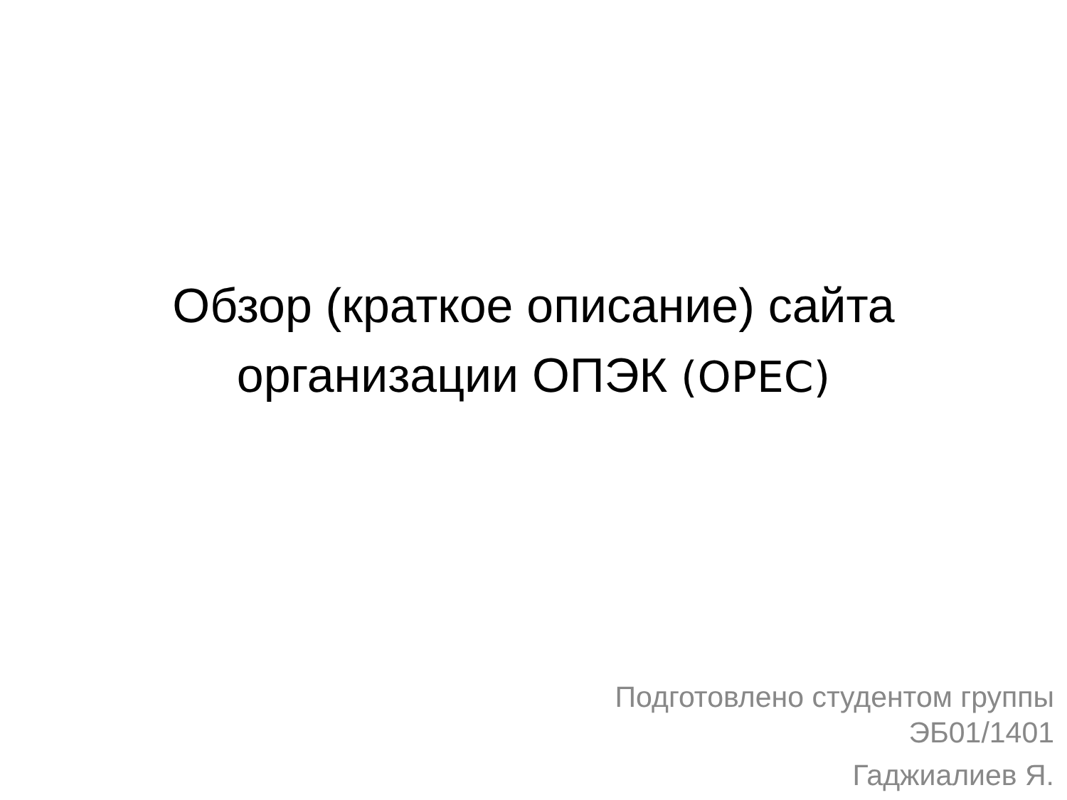Обзор (краткое описание) сайта
организации ОПЭК (OPEC)
Подготовлено студентом группы
ЭБ01/1401
Гаджиалиев Я.